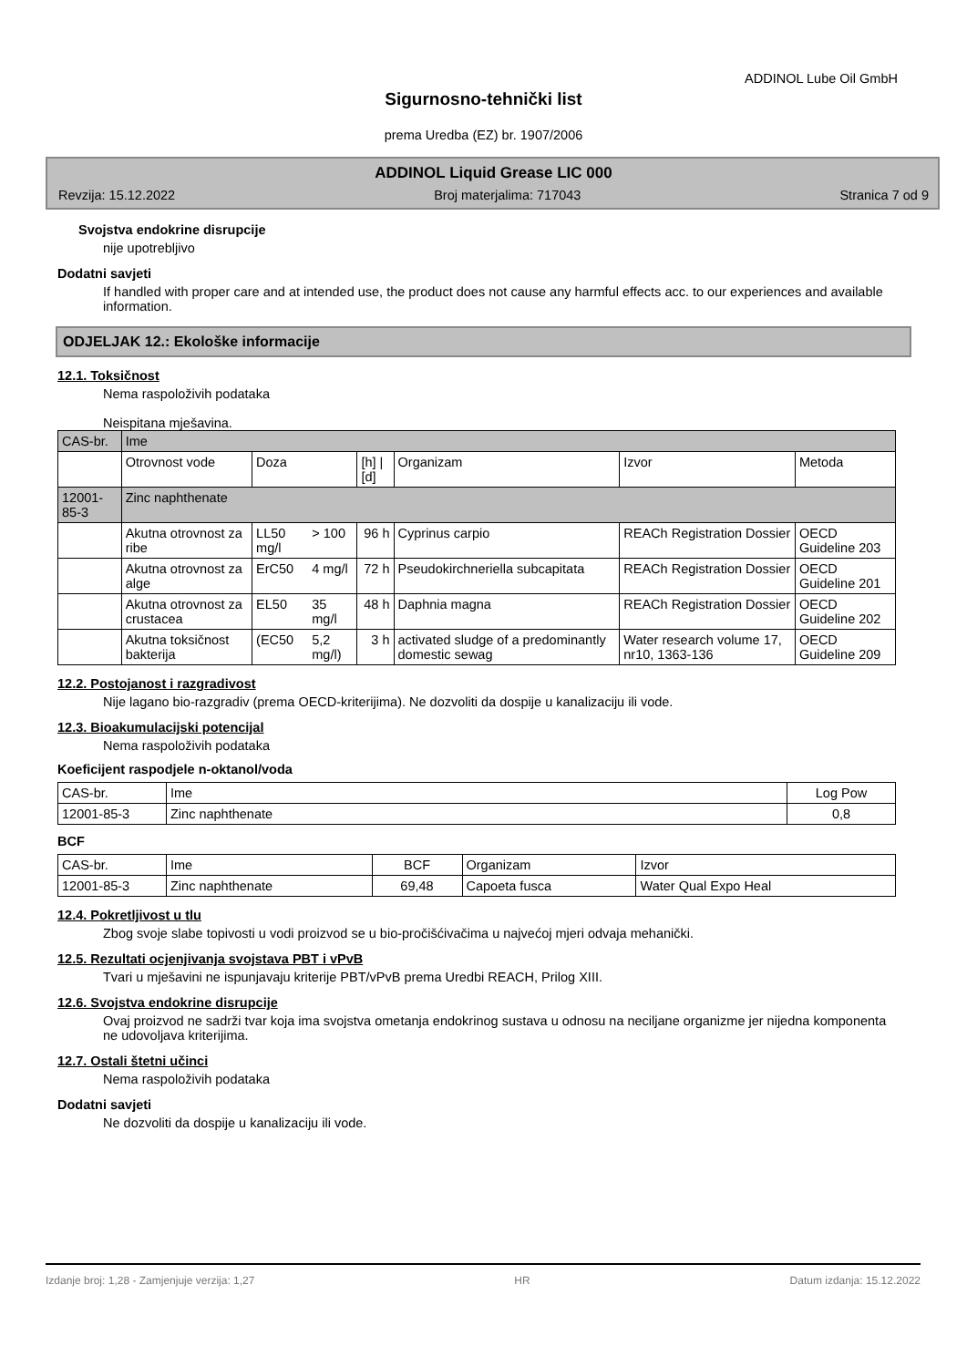ADDINOL Lube Oil GmbH
Sigurnosno-tehnički list
prema Uredba (EZ) br. 1907/2006
ADDINOL Liquid Grease LIC 000
Revzija: 15.12.2022 Broj materjalima: 717043 Stranica 7 od 9
Svojstva endokrine disrupcije
nije upotrebljivo
Dodatni savjeti
If handled with proper care and at intended use, the product does not cause any harmful effects acc. to our experiences and available information.
ODJELJAK 12.: Ekološke informacije
12.1. Toksičnost
Nema raspoloživih podataka
Neispitana mješavina.
| CAS-br. | Ime | | | | | | |
| --- | --- | --- | --- | --- | --- | --- | --- |
| | Otrovnost vode | Doza | | [h] / [d] | Organizam | Izvor | Metoda |
| 12001-85-3 | Zinc naphthenate | | | | | | |
| | Akutna otrovnost za ribe | LL50 mg/l | > 100 | 96 h | Cyprinus carpio | REACh Registration Dossier | OECD Guideline 203 |
| | Akutna otrovnost za alge | ErC50 | 4 mg/l | 72 h | Pseudokirchneriella subcapitata | REACh Registration Dossier | OECD Guideline 201 |
| | Akutna otrovnost za crustacea | EL50 | 35 mg/l | 48 h | Daphnia magna | REACh Registration Dossier | OECD Guideline 202 |
| | Akutna toksičnost bakterija | (EC50 | 5,2 mg/l) | 3 h | activated sludge of a predominantly domestic sewag | Water research volume 17, nr10, 1363-136 | OECD Guideline 209 |
12.2. Postojanost i razgradivost
Nije lagano bio-razgradiv (prema OECD-kriterijima). Ne dozvoliti da dospije u kanalizaciju ili vode.
12.3. Bioakumulacijski potencijal
Nema raspoloživih podataka
Koeficijent raspodjele n-oktanol/voda
| CAS-br. | Ime | Log Pow |
| --- | --- | --- |
| 12001-85-3 | Zinc naphthenate | 0,8 |
BCF
| CAS-br. | Ime | BCF | Organizam | Izvor |
| --- | --- | --- | --- | --- |
| 12001-85-3 | Zinc naphthenate | 69,48 | Capoeta fusca | Water Qual Expo Heal |
12.4. Pokretljivost u tlu
Zbog svoje slabe topivosti u vodi proizvod se u bio-pročišćivačima u najvećoj mjeri odvaja mehanički.
12.5. Rezultati ocjenjivanja svojstava PBT i vPvB
Tvari u mješavini ne ispunjavaju kriterije PBT/vPvB prema Uredbi REACH, Prilog XIII.
12.6. Svojstva endokrine disrupcije
Ovaj proizvod ne sadrži tvar koja ima svojstva ometanja endokrinog sustava u odnosu na neciljane organizme jer nijedna komponenta ne udovoljava kriterijima.
12.7. Ostali štetni učinci
Nema raspoloživih podataka
Dodatni savjeti
Ne dozvoliti da dospije u kanalizaciju ili vode.
Izdanje broj: 1,28 - Zamjenjuje verzija: 1,27 HR Datum izdanja: 15.12.2022